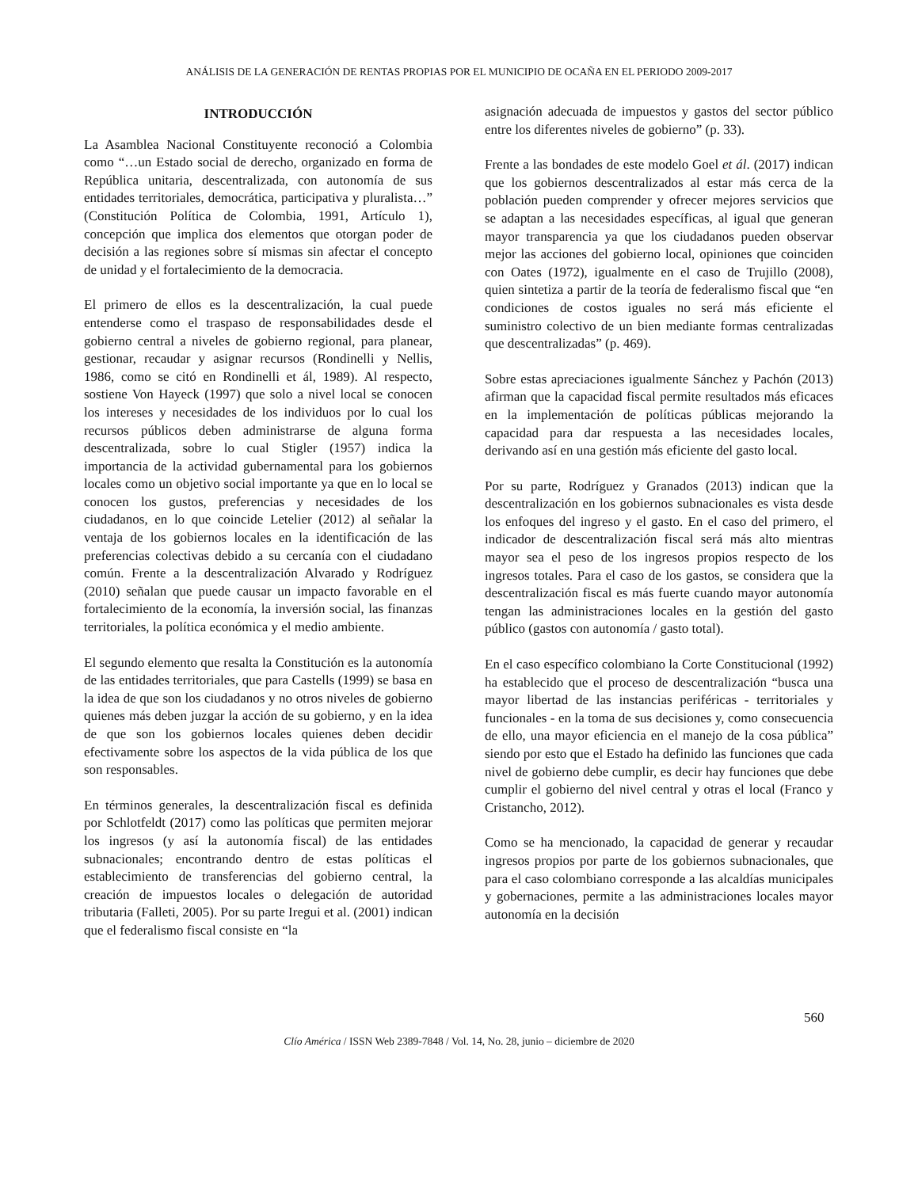ANÁLISIS DE LA GENERACIÓN DE RENTAS PROPIAS POR EL MUNICIPIO DE OCAÑA EN EL PERIODO 2009-2017
INTRODUCCIÓN
La Asamblea Nacional Constituyente reconoció a Colombia como “…un Estado social de derecho, organizado en forma de República unitaria, descentralizada, con autonomía de sus entidades territoriales, democrática, participativa y pluralista…” (Constitución Política de Colombia, 1991, Artículo 1), concepción que implica dos elementos que otorgan poder de decisión a las regiones sobre sí mismas sin afectar el concepto de unidad y el fortalecimiento de la democracia.
El primero de ellos es la descentralización, la cual puede entenderse como el traspaso de responsabilidades desde el gobierno central a niveles de gobierno regional, para planear, gestionar, recaudar y asignar recursos (Rondinelli y Nellis, 1986, como se citó en Rondinelli et ál, 1989). Al respecto, sostiene Von Hayeck (1997) que solo a nivel local se conocen los intereses y necesidades de los individuos por lo cual los recursos públicos deben administrarse de alguna forma descentralizada, sobre lo cual Stigler (1957) indica la importancia de la actividad gubernamental para los gobiernos locales como un objetivo social importante ya que en lo local se conocen los gustos, preferencias y necesidades de los ciudadanos, en lo que coincide Letelier (2012) al señalar la ventaja de los gobiernos locales en la identificación de las preferencias colectivas debido a su cercanía con el ciudadano común. Frente a la descentralización Alvarado y Rodríguez (2010) señalan que puede causar un impacto favorable en el fortalecimiento de la economía, la inversión social, las finanzas territoriales, la política económica y el medio ambiente.
El segundo elemento que resalta la Constitución es la autonomía de las entidades territoriales, que para Castells (1999) se basa en la idea de que son los ciudadanos y no otros niveles de gobierno quienes más deben juzgar la acción de su gobierno, y en la idea de que son los gobiernos locales quienes deben decidir efectivamente sobre los aspectos de la vida pública de los que son responsables.
En términos generales, la descentralización fiscal es definida por Schlotfeldt (2017) como las políticas que permiten mejorar los ingresos (y así la autonomía fiscal) de las entidades subnacionales; encontrando dentro de estas políticas el establecimiento de transferencias del gobierno central, la creación de impuestos locales o delegación de autoridad tributaria (Falleti, 2005). Por su parte Iregui et al. (2001) indican que el federalismo fiscal consiste en “la
asignación adecuada de impuestos y gastos del sector público entre los diferentes niveles de gobierno” (p. 33).
Frente a las bondades de este modelo Goel et ál. (2017) indican que los gobiernos descentralizados al estar más cerca de la población pueden comprender y ofrecer mejores servicios que se adaptan a las necesidades específicas, al igual que generan mayor transparencia ya que los ciudadanos pueden observar mejor las acciones del gobierno local, opiniones que coinciden con Oates (1972), igualmente en el caso de Trujillo (2008), quien sintetiza a partir de la teoría de federalismo fiscal que “en condiciones de costos iguales no será más eficiente el suministro colectivo de un bien mediante formas centralizadas que descentralizadas” (p. 469).
Sobre estas apreciaciones igualmente Sánchez y Pachón (2013) afirman que la capacidad fiscal permite resultados más eficaces en la implementación de políticas públicas mejorando la capacidad para dar respuesta a las necesidades locales, derivando así en una gestión más eficiente del gasto local.
Por su parte, Rodríguez y Granados (2013) indican que la descentralización en los gobiernos subnacionales es vista desde los enfoques del ingreso y el gasto. En el caso del primero, el indicador de descentralización fiscal será más alto mientras mayor sea el peso de los ingresos propios respecto de los ingresos totales. Para el caso de los gastos, se considera que la descentralización fiscal es más fuerte cuando mayor autonomía tengan las administraciones locales en la gestión del gasto público (gastos con autonomía / gasto total).
En el caso específico colombiano la Corte Constitucional (1992) ha establecido que el proceso de descentralización “busca una mayor libertad de las instancias periféricas - territoriales y funcionales - en la toma de sus decisiones y, como consecuencia de ello, una mayor eficiencia en el manejo de la cosa pública” siendo por esto que el Estado ha definido las funciones que cada nivel de gobierno debe cumplir, es decir hay funciones que debe cumplir el gobierno del nivel central y otras el local (Franco y Cristancho, 2012).
Como se ha mencionado, la capacidad de generar y recaudar ingresos propios por parte de los gobiernos subnacionales, que para el caso colombiano corresponde a las alcaldías municipales y gobernaciones, permite a las administraciones locales mayor autonomía en la decisión
560
Clío América / ISSN Web 2389-7848 / Vol. 14, No. 28, junio – diciembre de 2020